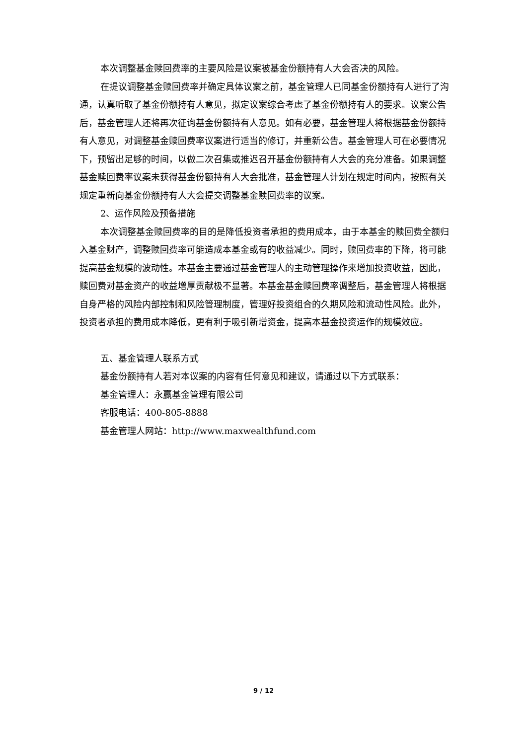本次调整基金赎回费率的主要风险是议案被基金份额持有人大会否决的风险。
在提议调整基金赎回费率并确定具体议案之前，基金管理人已同基金份额持有人进行了沟通，认真听取了基金份额持有人意见，拟定议案综合考虑了基金份额持有人的要求。议案公告后，基金管理人还将再次征询基金份额持有人意见。如有必要，基金管理人将根据基金份额持有人意见，对调整基金赎回费率议案进行适当的修订，并重新公告。基金管理人可在必要情况下，预留出足够的时间，以做二次召集或推迟召开基金份额持有人大会的充分准备。如果调整基金赎回费率议案未获得基金份额持有人大会批准，基金管理人计划在规定时间内，按照有关规定重新向基金份额持有人大会提交调整基金赎回费率的议案。
2、运作风险及预备措施
本次调整基金赎回费率的目的是降低投资者承担的费用成本，由于本基金的赎回费全额归入基金财产，调整赎回费率可能造成本基金或有的收益减少。同时，赎回费率的下降，将可能提高基金规模的波动性。本基金主要通过基金管理人的主动管理操作来增加投资收益，因此，赎回费对基金资产的收益增厚贡献极不显著。本基金基金赎回费率调整后，基金管理人将根据自身严格的风险内部控制和风险管理制度，管理好投资组合的久期风险和流动性风险。此外，投资者承担的费用成本降低，更有利于吸引新增资金，提高本基金投资运作的规模效应。
五、基金管理人联系方式
基金份额持有人若对本议案的内容有任何意见和建议，请通过以下方式联系：
基金管理人：永赢基金管理有限公司
客服电话：400-805-8888
基金管理人网站：http://www.maxwealthfund.com
9 / 12